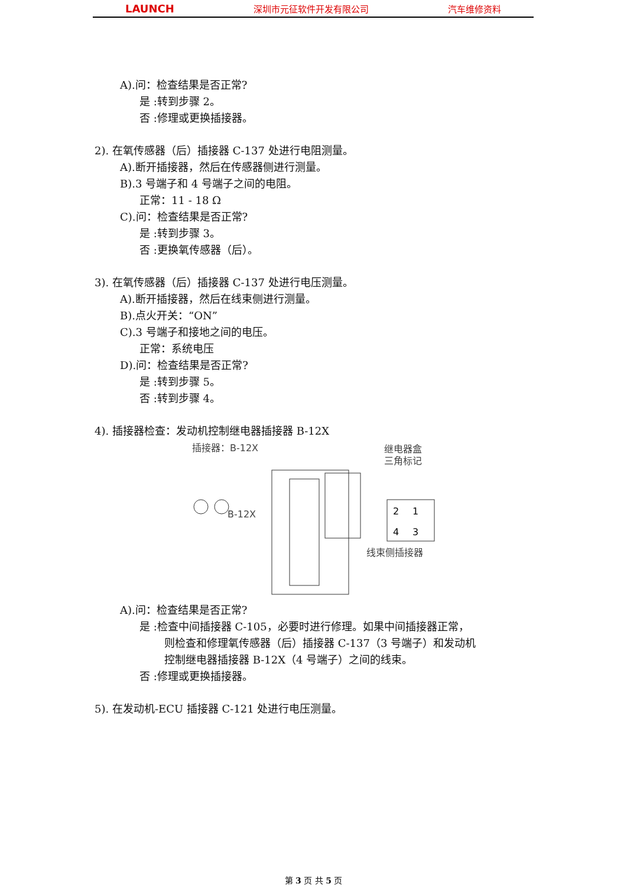LAUNCH 深圳市元征软件开发有限公司 汽车维修资料
A).问：检查结果是否正常?
是 :转到步骤 2。
否 :修理或更换插接器。
2). 在氧传感器（后）插接器 C-137 处进行电阻测量。
A).断开插接器，然后在传感器侧进行测量。
B).3 号端子和 4 号端子之间的电阻。
正常：11 - 18 Ω
C).问：检查结果是否正常?
是 :转到步骤 3。
否 :更换氧传感器（后）。
3). 在氧传感器（后）插接器 C-137 处进行电压测量。
A).断开插接器，然后在线束侧进行测量。
B).点火开关：“ON”
C).3 号端子和接地之间的电压。
正常：系统电压
D).问：检查结果是否正常?
是 :转到步骤 5。
否 :转到步骤 4。
4). 插接器检查：发动机控制继电器插接器 B-12X
插接器：B-12X
继电器盒
三角标记
B-12X
2
1
4
3
线束侧插接器
A).问：检查结果是否正常?
是 :检查中间插接器 C-105，必要时进行修理。如果中间插接器正常，
则检查和修理氧传感器（后）插接器 C-137（3 号端子）和发动机
控制继电器插接器 B-12X（4 号端子）之间的线束。
否 :修理或更换插接器。
5). 在发动机-ECU 插接器 C-121 处进行电压测量。
第 3 页 共 5 页